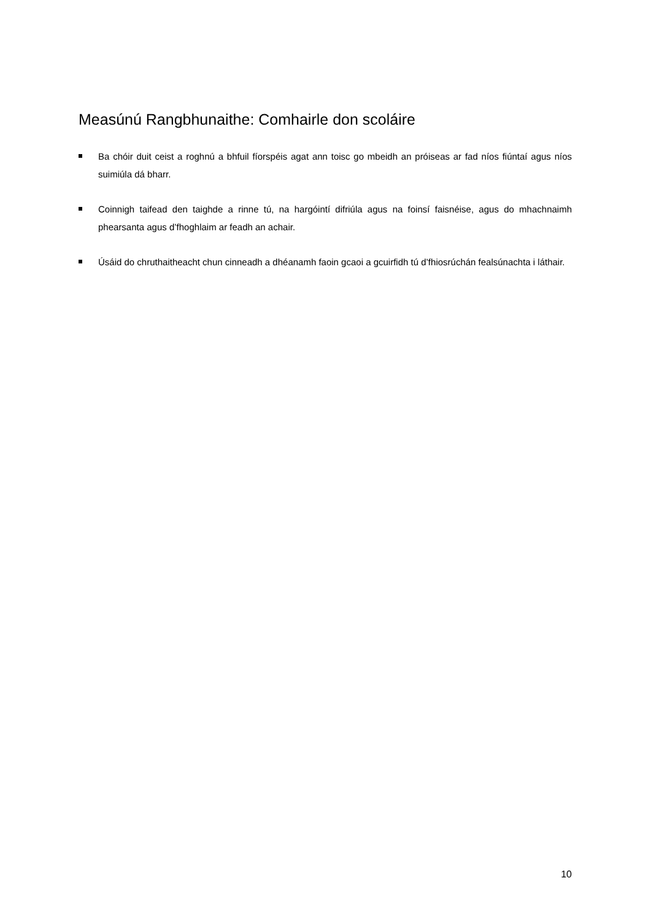Measúnú Rangbhunaithe: Comhairle don scoláire
Ba chóir duit ceist a roghnú a bhfuil fíorspéis agat ann toisc go mbeidh an próiseas ar fad níos fiúntaí agus níos suimiúla dá bharr.
Coinnigh taifead den taighde a rinne tú, na hargóintí difriúla agus na foinsí faisnéise, agus do mhachnaimh phearsanta agus d’fhoghlaim ar feadh an achair.
Úsáid do chruthaitheacht chun cinneadh a dhéanamh faoin gcaoi a gcuirfidh tú d’fhiosrúchán fealsúnachta i láthair.
10